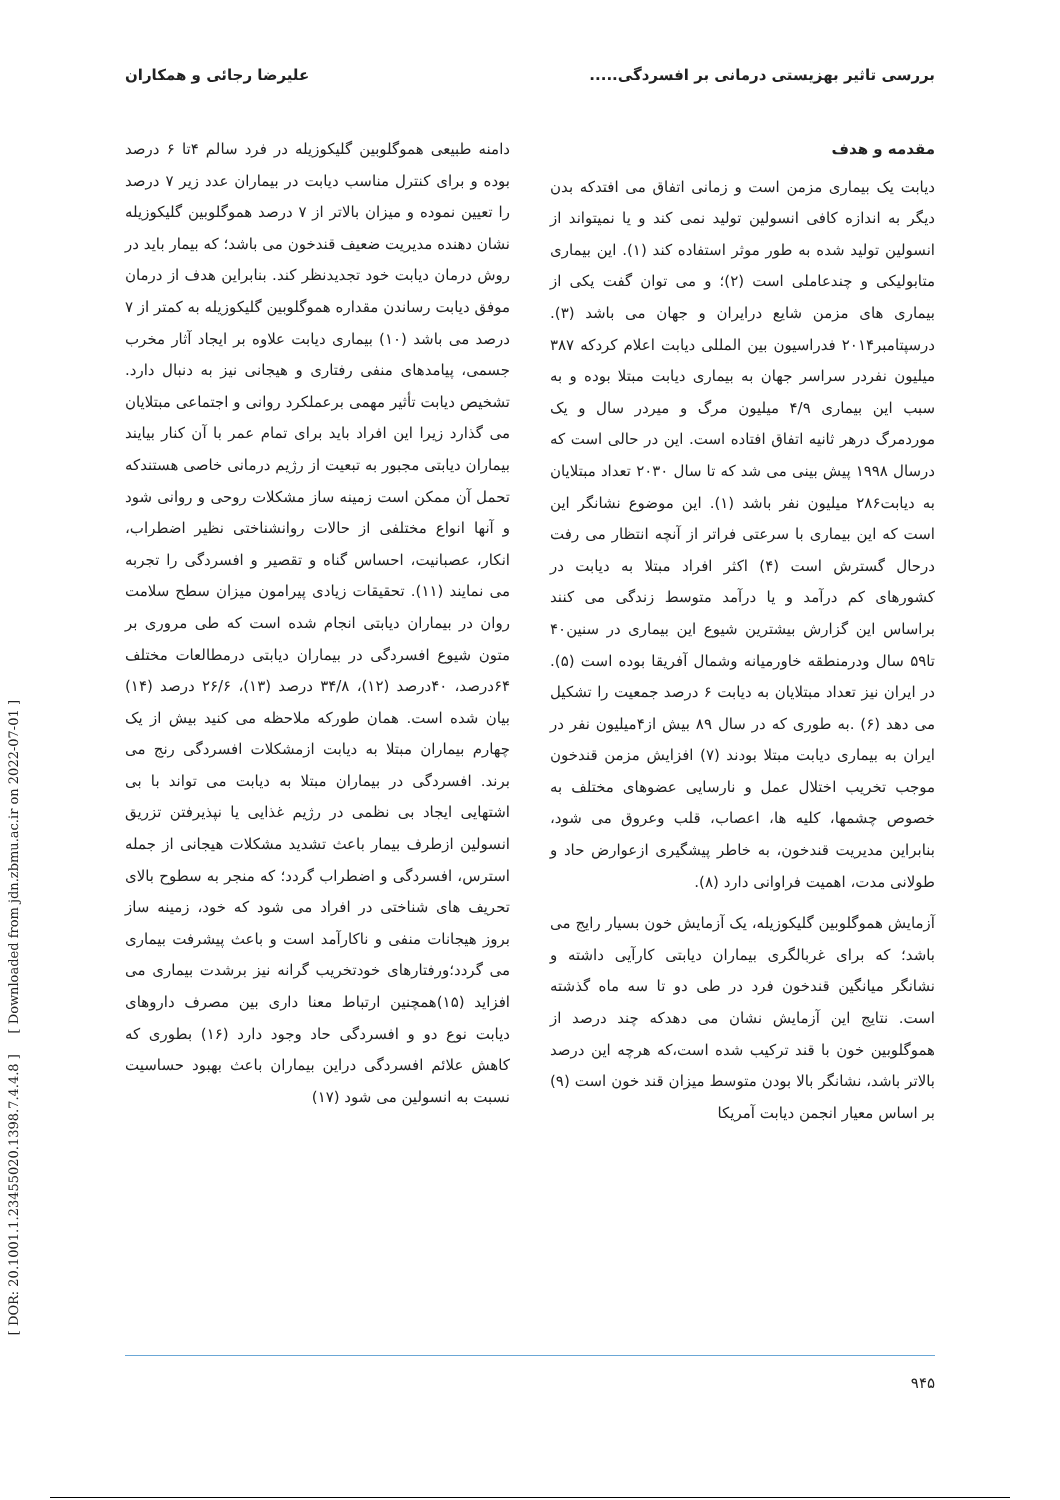بررسی تاثیر بهزیستی درمانی بر افسردگی..... علیرضا رجائی و همکاران
مقدمه و هدف
دیابت یک بیماری مزمن است و زمانی اتفاق می افتدکه بدن دیگر به اندازه کافی انسولین تولید نمی کند و یا نمیتواند از انسولین تولید شده به طور موثر استفاده کند (۱). این بیماری متابولیکی و چندعاملی است (۲)؛ و می توان گفت یکی از بیماری های مزمن شایع درایران و جهان می باشد (۳). درسپتامبر۲۰۱۴ فدراسیون بین المللی دیابت اعلام کردکه ۳۸۷ میلیون نفردر سراسر جهان به بیماری دیابت مبتلا بوده و به سبب این بیماری ۴/۹ میلیون مرگ و میردر سال و یک موردمرگ درهر ثانیه اتفاق افتاده است. این در حالی است که درسال ۱۹۹۸ پیش بینی می شد که تا سال ۲۰۳۰ تعداد مبتلایان به دیابت۲۸۶ میلیون نفر باشد (۱). این موضوع نشانگر این است که این بیماری با سرعتی فراتر از آنچه انتظار می رفت درحال گسترش است (۴) اکثر افراد مبتلا به دیابت در کشورهای کم درآمد و یا درآمد متوسط زندگی می کنند براساس این گزارش بیشترین شیوع این بیماری در سنین۴۰ تا۵۹ سال ودرمنطقه خاورمیانه وشمال آفریقا بوده است (۵). در ایران نیز تعداد مبتلایان به دیابت ۶ درصد جمعیت را تشکیل می دهد (۶) .به طوری که در سال ۸۹ بیش از۴میلیون نفر در ایران به بیماری دیابت مبتلا بودند (۷) افزایش مزمن قندخون موجب تخریب اختلال عمل و نارسایی عضوهای مختلف به خصوص چشمها، کلیه ها، اعصاب، قلب وعروق می شود، بنابراین مدیریت قندخون، به خاطر پیشگیری ازعوارض حاد و طولانی مدت، اهمیت فراوانی دارد (۸).
آزمایش هموگلوبین گلیکوزیله، یک آزمایش خون بسیار رایج می باشد؛ که برای غربالگری بیماران دیابتی کارآیی داشته و نشانگر میانگین قندخون فرد در طی دو تا سه ماه گذشته است. نتایج این آزمایش نشان می دهدکه چند درصد از هموگلوبین خون با قند ترکیب شده است،که هرچه این درصد بالاتر باشد، نشانگر بالا بودن متوسط میزان قند خون است (۹) بر اساس معیار انجمن دیابت آمریکا
دامنه طبیعی هموگلوبین گلیکوزیله در فرد سالم ۴تا ۶ درصد بوده و برای کنترل مناسب دیابت در بیماران عدد زیر ۷ درصد را تعیین نموده و میزان بالاتر از ۷ درصد هموگلوبین گلیکوزیله نشان دهنده مدیریت ضعیف قندخون می باشد؛ که بیمار باید در روش درمان دیابت خود تجدیدنظر کند. بنابراین هدف از درمان موفق دیابت رساندن مقداره هموگلوبین گلیکوزیله به کمتر از ۷ درصد می باشد (۱۰) بیماری دیابت علاوه بر ایجاد آثار مخرب جسمی، پیامدهای منفی رفتاری و هیجانی نیز به دنبال دارد. تشخیص دیابت تأثیر مهمی برعملکرد روانی و اجتماعی مبتلایان می گذارد زیرا این افراد باید برای تمام عمر با آن کنار بیایند بیماران دیابتی مجبور به تبعیت از رژیم درمانی خاصی هستندکه تحمل آن ممکن است زمینه ساز مشکلات روحی و روانی شود و آنها انواع مختلفی از حالات روانشناختی نظیر اضطراب، انکار، عصبانیت، احساس گناه و تقصیر و افسردگی را تجربه می نمایند (۱۱). تحقیقات زیادی پیرامون میزان سطح سلامت روان در بیماران دیابتی انجام شده است که طی مروری بر متون شیوع افسردگی در بیماران دیابتی درمطالعات مختلف ۶۴درصد، ۴۰درصد (۱۲)، ۳۴/۸ درصد (۱۳)، ۲۶/۶ درصد (۱۴) بیان شده است. همان طورکه ملاحظه می کنید بیش از یک چهارم بیماران مبتلا به دیابت ازمشکلات افسردگی رنج می برند. افسردگی در بیماران مبتلا به دیابت می تواند با بی اشتهایی ایجاد بی نظمی در رژیم غذایی یا نپذیرفتن تزریق انسولین ازطرف بیمار باعث تشدید مشکلات هیجانی از جمله استرس، افسردگی و اضطراب گردد؛ که منجر به سطوح بالای تحریف های شناختی در افراد می شود که خود، زمینه ساز بروز هیجانات منفی و ناکارآمد است و باعث پیشرفت بیماری می گردد؛ورفتارهای خودتخریب گرانه نیز برشدت بیماری می افزاید (۱۵)همچنین ارتباط معنا داری بین مصرف داروهای دیابت نوع دو و افسردگی حاد وجود دارد (۱۶) بطوری که کاهش علائم افسردگی دراین بیماران باعث بهبود حساسیت نسبت به انسولین می شود (۱۷)
۹۴۵
[ DOR: 20.1001.1.23455020.1398.7.4.4.8 ] [ Downloaded from jdn.zbmu.ac.ir on 2022-07-01 ]